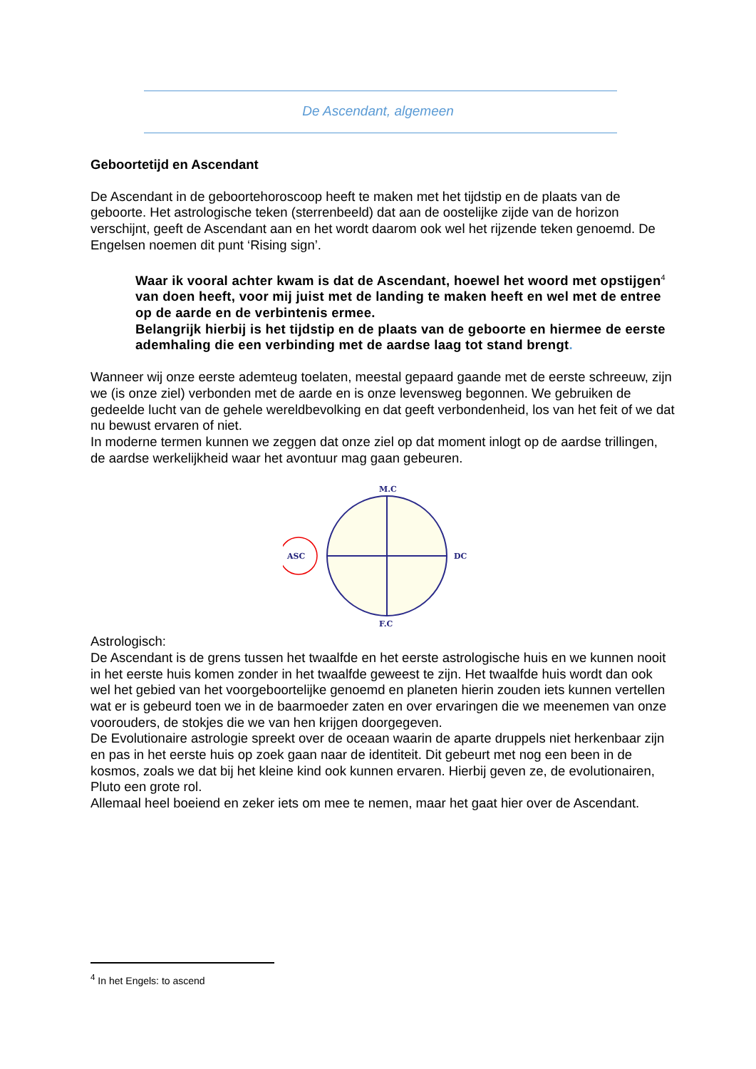De Ascendant, algemeen
Geboortetijd en Ascendant
De Ascendant in de geboortehoroscoop heeft te maken met het tijdstip en de plaats van de geboorte. Het astrologische teken (sterrenbeeld) dat aan de oostelijke zijde van de horizon verschijnt, geeft de Ascendant aan en het wordt daarom ook wel het rijzende teken genoemd. De Engelsen noemen dit punt ‘Rising sign’.
Waar ik vooral achter kwam is dat de Ascendant, hoewel het woord met opstijgen<sup>4</sup> van doen heeft, voor mij juist met de landing te maken heeft en wel met de entree op de aarde en de verbintenis ermee.
Belangrijk hierbij is het tijdstip en de plaats van de geboorte en hiermee de eerste ademhaling die een verbinding met de aardse laag tot stand brengt.
Wanneer wij onze eerste ademteug toelaten, meestal gepaard gaande met de eerste schreeuw, zijn we (is onze ziel) verbonden met de aarde en is onze levensweg begonnen. We gebruiken de gedeelde lucht van de gehele wereldbevolking en dat geeft verbondenheid, los van het feit of we dat nu bewust ervaren of niet.
In moderne termen kunnen we zeggen dat onze ziel op dat moment inlogt op de aardse trillingen, de aardse werkelijkheid waar het avontuur mag gaan gebeuren.
M.C
ASC
DC
F.C
Astrologisch:
De Ascendant is de grens tussen het twaalfde en het eerste astrologische huis en we kunnen nooit in het eerste huis komen zonder in het twaalfde geweest te zijn. Het twaalfde huis wordt dan ook wel het gebied van het voorgeboortelijke genoemd en planeten hierin zouden iets kunnen vertellen wat er is gebeurd toen we in de baarmoeder zaten en over ervaringen die we meenemen van onze voorouders, de stokjes die we van hen krijgen doorgegeven.
De Evolutionaire astrologie spreekt over de oceaan waarin de aparte druppels niet herkenbaar zijn en pas in het eerste huis op zoek gaan naar de identiteit. Dit gebeurt met nog een been in de kosmos, zoals we dat bij het kleine kind ook kunnen ervaren. Hierbij geven ze, de evolutionairen, Pluto een grote rol.
Allemaal heel boeiend en zeker iets om mee te nemen, maar het gaat hier over de Ascendant.
<sup>4</sup> In het Engels: to ascend